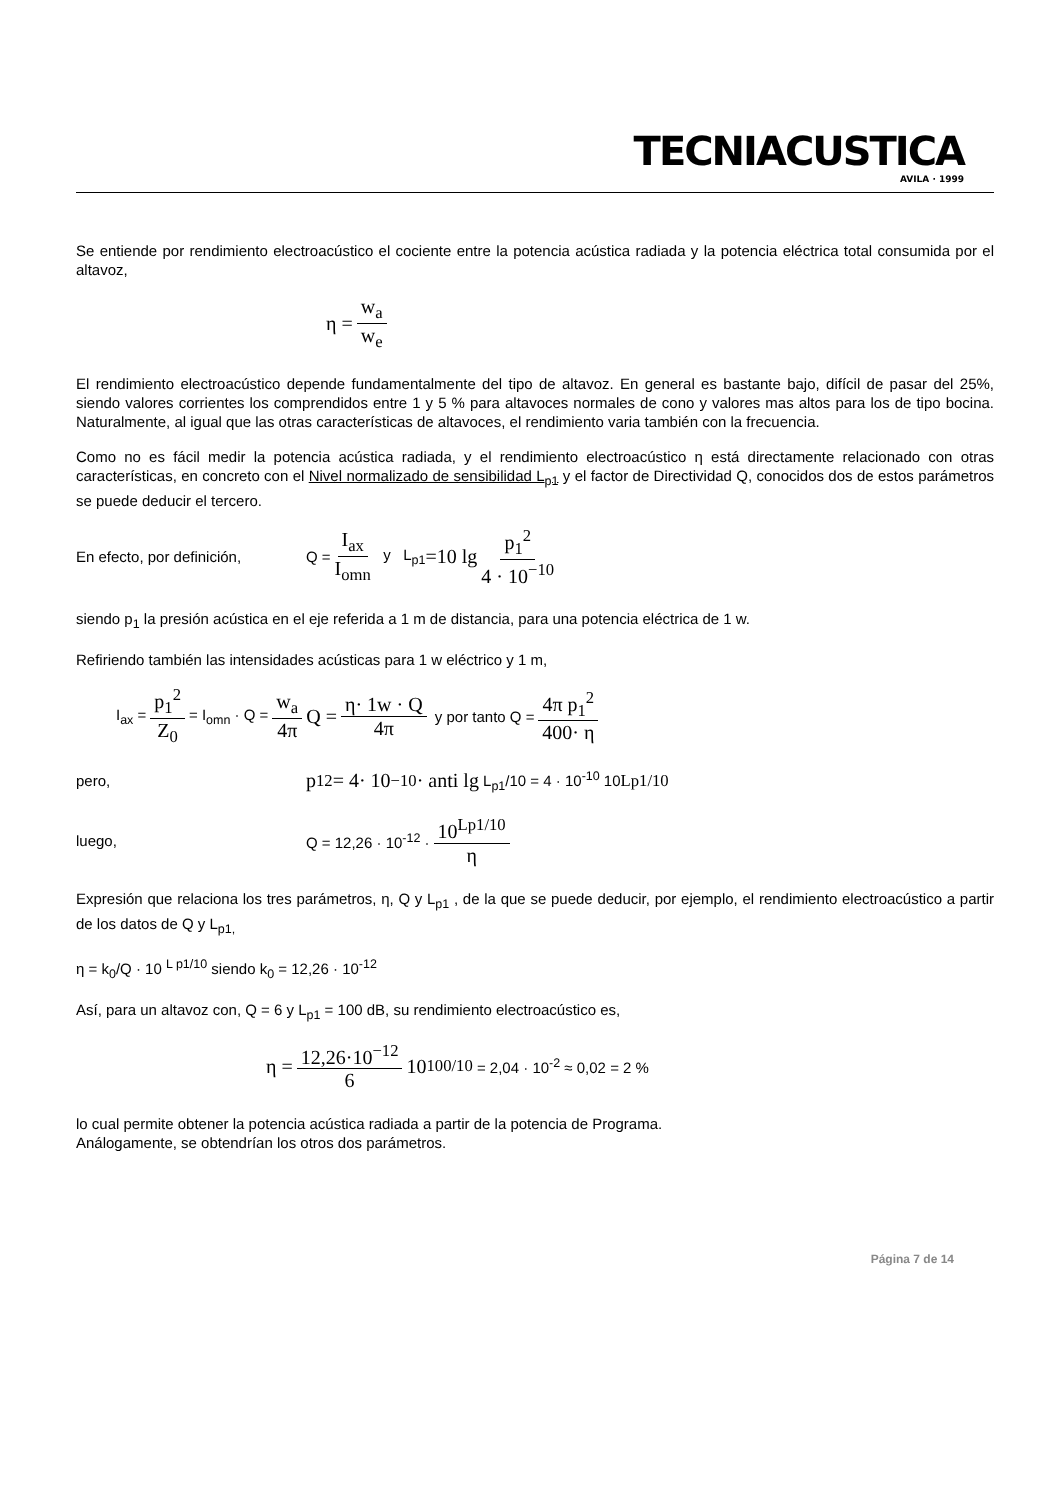TECNIACUSTICA
AVILA · 1999
Se entiende por rendimiento electroacústico el cociente entre la potencia acústica radiada y la potencia eléctrica total consumida por el altavoz,
η = w<sub>a</sub> w<sub>e</sub>
El rendimiento electroacústico depende fundamentalmente del tipo de altavoz. En general es bastante bajo, difícil de pasar del 25%, siendo valores corrientes los comprendidos entre 1 y 5 % para altavoces normales de cono y valores mas altos para los de tipo bocina. Naturalmente, al igual que las otras características de altavoces, el rendimiento varia también con la frecuencia.
Como no es fácil medir la potencia acústica radiada, y el rendimiento electroacústico η está directamente relacionado con otras características, en concreto con el Nivel normalizado de sensibilidad L<sub>p1</sub> y el factor de Directividad Q, conocidos dos de estos parámetros se puede deducir el tercero.
En efecto, por definición, Q = I<sub>ax</sub> I<sub>omn</sub> y L<sub>p1</sub> =10 lg p<sub>1</sub><sup>2</sup> 4 · 10<sup>−10</sup>
siendo p<sub>1</sub> la presión acústica en el eje referida a 1 m de distancia, para una potencia eléctrica de 1 w.
Refiriendo también las intensidades acústicas para 1 w eléctrico y 1 m,
I<sub>ax</sub> = p<sub>1</sub><sup>2</sup> Z<sub>0</sub> = I<sub>omn</sub> · Q = w<sub>a</sub> 4π Q = η· 1w · Q 4π y por tanto Q = 4π p<sub>1</sub><sup>2</sup> 400· η
pero, p<sub>1</sub><sup>2</sup> = 4· 10<sup>−10</sup>· anti lg L<sub>p1</sub>/10 = 4 · 10<sup>-10</sup> 10<sup>Lp1/10</sup>
luego, Q = 12,26 · 10<sup>-12</sup> · 10<sup>Lp1/10</sup> η
Expresión que relaciona los tres parámetros, η, Q y L<sub>p1</sub> , de la que se puede deducir, por ejemplo, el rendimiento electroacústico a partir de los datos de Q y L<sub>p1,</sub>
η = k<sub>0</sub>/Q · 10 <sup>L p1/10</sup> siendo k<sub>0</sub> = 12,26 · 10<sup>-12</sup>
Así, para un altavoz con, Q = 6 y L<sub>p1</sub> = 100 dB, su rendimiento electroacústico es,
η = 12,26·10<sup>−12</sup> 6 10<sup>100/10</sup> = 2,04 · 10<sup>-2</sup> ≈ 0,02 = 2 %
lo cual permite obtener la potencia acústica radiada a partir de la potencia de Programa.
Análogamente, se obtendrían los otros dos parámetros.
Página 7 de 14